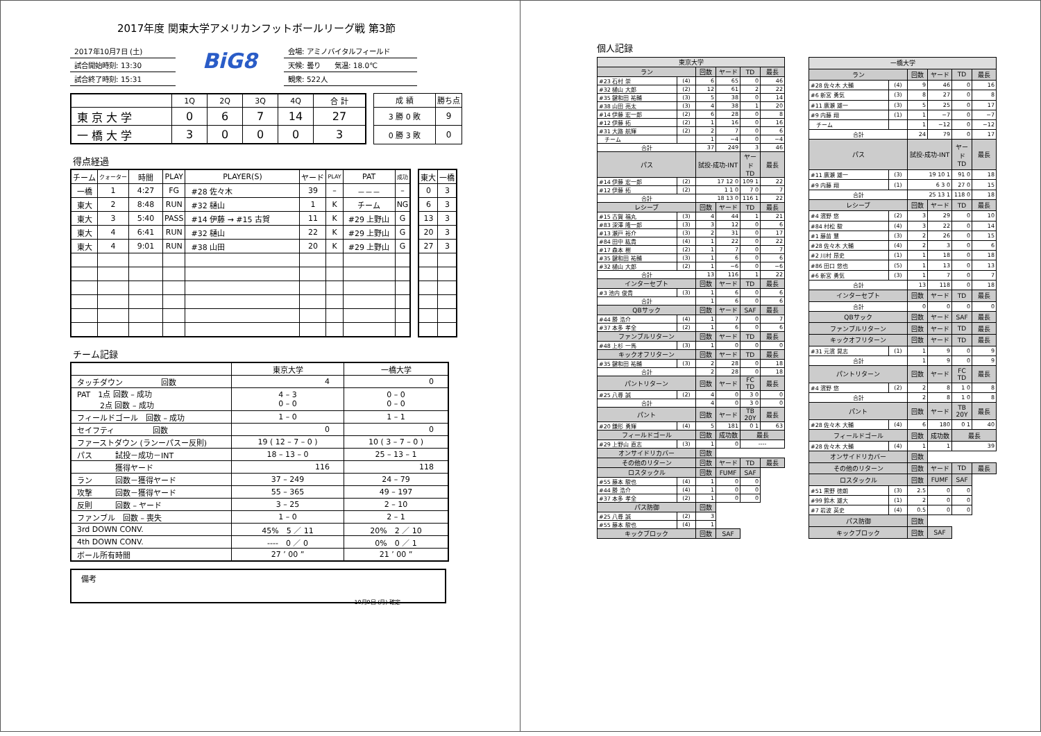2017年度 関東大学アメリカンフットボールリーグ戦 第3節
2017年10月7日 (土)
試合開始時刻: 13:30
試合終了時刻: 15:31
BiG8
会場: アミノバイタルフィールド
天候: 曇り　　気温: 18.0℃
観衆: 522人
| | 1Q | 2Q | 3Q | 4Q | 合 計 |
| --- | --- | --- | --- | --- | --- |
| 東 京 大 学 | 0 | 6 | 7 | 14 | 27 |
| 一 橋 大 学 | 3 | 0 | 0 | 0 | 3 |
| 成 績 | 勝ち点 |
| --- | --- |
| 3 勝 0 敗 | 9 |
| 0 勝 3 敗 | 0 |
得点経過
| チーム | クォーター | 時間 | PLAY | PLAYER(S) | ヤード | PLAY | PAT | 成功 |
| --- | --- | --- | --- | --- | --- | --- | --- | --- |
| 一橋 | 1 | 4:27 | FG | #28 佐々木 | 39 | – | －－－ | – |
| 東大 | 2 | 8:48 | RUN | #32 樋山 | 1 | K | チーム | NG |
| 東大 | 3 | 5:40 | PASS | #14 伊藤 → #15 古賀 | 11 | K | #29 上野山 | G |
| 東大 | 4 | 6:41 | RUN | #32 樋山 | 22 | K | #29 上野山 | G |
| 東大 | 4 | 9:01 | RUN | #38 山田 | 20 | K | #29 上野山 | G |
| 東大 | 一橋 |
| --- | --- |
| 0 | 3 |
| 6 | 3 |
| 13 | 3 |
| 20 | 3 |
| 27 | 3 |
チーム記録
| | 東京大学 | 一橋大学 |
| タッチダウン 回数 | 4 | 0 |
| PAT 1点 回数 – 成功 2点 回数 – 成功 | 4 – 3 0 – 0 | 0 – 0 0 – 0 |
| フィールドゴール 回数 – 成功 | 1 – 0 | 1 – 1 |
| セイフティ 回数 | 0 | 0 |
| ファーストダウン (ランーパスー反則) | 19 ( 12 – 7 – 0 ) | 10 ( 3 – 7 – 0 ) |
| パス 試投－成功－INT | 18 – 13 – 0 | 25 – 13 – 1 |
| 獲得ヤード | 116 | 118 |
| ラン 回数－獲得ヤード | 37 – 249 | 24 – 79 |
| 攻撃 回数－獲得ヤード | 55 – 365 | 49 – 197 |
| 反則 回数 – ヤード | 3 – 25 | 2 – 10 |
| ファンブル 回数 – 喪失 | 1 – 0 | 2 – 1 |
| 3rd DOWN CONV. | 45% 5 ／ 11 | 20% 2 ／ 10 |
| 4th DOWN CONV. | ---- 0 ／ 0 | 0% 0 ／ 1 |
| ボール所有時間 | 27 ’ 00 ” | 21 ’ 00 ” |
備考
10月9日 (月) 確定
個人記録
| 東京大学 | | | | | |
| ラン | | 回数 | ヤード | TD | 最長 |
| #23 石村 崇 | (4) | 6 | 65 | 0 | 46 |
| #32 樋山 大郎 | (2) | 12 | 61 | 2 | 22 |
| #35 鍵和田 祐輔 | (3) | 5 | 38 | 0 | 14 |
| #38 山田 亮太 | (3) | 4 | 38 | 1 | 20 |
| #14 伊藤 宏一郎 | (2) | 6 | 28 | 0 | 8 |
| #12 伊藤 拓 | (2) | 1 | 16 | 0 | 16 |
| #31 大路 航輝 | (2) | 2 | 7 | 0 | 6 |
| チーム | | 1 | −4 | 0 | −4 |
| 合計 | | 37 | 249 | 3 | 46 |
| パス | | 試投-成功-INT | | ヤード TD | 最長 |
| #14 伊藤 宏一郎 | (2) | 17 12 0 | | 109 1 | 22 |
| #12 伊藤 拓 | (2) | 1 1 0 | | 7 0 | 7 |
| 合計 | | 18 13 0 | | 116 1 | 22 |
| レシーブ | | 回数 | ヤード | TD | 最長 |
| #15 古賀 福丸 | (3) | 4 | 44 | 1 | 21 |
| #83 深澤 隆一郎 | (3) | 3 | 12 | 0 | 6 |
| #13 瀬戸 裕介 | (3) | 2 | 31 | 0 | 17 |
| #84 田中 紘貴 | (4) | 1 | 22 | 0 | 22 |
| #17 森本 樹 | (2) | 1 | 7 | 0 | 7 |
| #35 鍵和田 祐輔 | (3) | 1 | 6 | 0 | 6 |
| #32 樋山 大郎 | (2) | 1 | −6 | 0 | −6 |
| 合計 | | 13 | 116 | 1 | 22 |
| インターセプト | | 回数 | ヤード | TD | 最長 |
| #3 池内 俊貴 | (3) | 1 | 6 | 0 | 6 |
| 合計 | | 1 | 6 | 0 | 6 |
| QBサック | | 回数 | ヤード | SAF | 最長 |
| #44 勝 浩介 | (4) | 1 | 7 | 0 | 7 |
| #37 本多 孝全 | (2) | 1 | 6 | 0 | 6 |
| ファンブルリターン | | 回数 | ヤード | TD | 最長 |
| #48 上杉 一馬 | (3) | 1 | 0 | 0 | 0 |
| キックオフリターン | | 回数 | ヤード | TD | 最長 |
| #35 鍵和田 祐輔 | (3) | 2 | 28 | 0 | 18 |
| 合計 | | 2 | 28 | 0 | 18 |
| パントリターン | | 回数 | ヤード | FC TD | 最長 |
| #25 八尋 誠 | (2) | 4 | 0 | 3 0 | 0 |
| 合計 | | 4 | 0 | 3 0 | 0 |
| パント | | 回数 | ヤード | TB 20Y | 最長 |
| #20 鎌形 勇輝 | (4) | 5 | 181 | 0 1 | 63 |
| フィールドゴール | | 回数 | 成功数 | 最長 | |
| #29 上野山 直志 | (3) | 1 | 0 | ---- | |
| オンサイドリカバー | | 回数 | | | |
| その他のリターン | | 回数 | ヤード | TD | 最長 |
| ロスタックル | | 回数 | FUMF | SAF | |
| #55 藤本 駿也 | (4) | 1 | 0 | 0 | |
| #44 勝 浩介 | (4) | 1 | 0 | 0 | |
| #37 本多 孝全 | (2) | 1 | 0 | 0 | |
| パス防御 | | 回数 | | | |
| #25 八尋 誠 | (2) | 3 | | | |
| #55 藤本 駿也 | (4) | 1 | | | |
| キックブロック | | 回数 | SAF | | |
| 一橋大学 | | | | | |
| ラン | | 回数 | ヤード | TD | 最長 |
| #28 佐々木 大輔 | (4) | 9 | 46 | 0 | 16 |
| #6 新宮 勇気 | (3) | 8 | 27 | 0 | 8 |
| #11 廣瀬 雄一 | (3) | 5 | 25 | 0 | 17 |
| #9 内藤 翔 | (1) | 1 | −7 | 0 | −7 |
| チーム | | 1 | −12 | 0 | −12 |
| 合計 | | 24 | 79 | 0 | 17 |
| パス | | 試投-成功-INT | | ヤード TD | 最長 |
| #11 廣瀬 雄一 | (3) | 19 10 1 | | 91 0 | 18 |
| #9 内藤 翔 | (1) | 6 3 0 | | 27 0 | 15 |
| 合計 | | 25 13 1 | | 118 0 | 18 |
| レシーブ | | 回数 | ヤード | TD | 最長 |
| #4 濱野 悠 | (2) | 3 | 29 | 0 | 10 |
| #84 村松 駿 | (4) | 3 | 22 | 0 | 14 |
| #1 藤苗 慧 | (3) | 2 | 26 | 0 | 15 |
| #28 佐々木 大輔 | (4) | 2 | 3 | 0 | 6 |
| #2 川村 昂史 | (1) | 1 | 18 | 0 | 18 |
| #86 田口 悠也 | (5) | 1 | 13 | 0 | 13 |
| #6 新宮 勇気 | (3) | 1 | 7 | 0 | 7 |
| 合計 | | 13 | 118 | 0 | 18 |
| インターセプト | | 回数 | ヤード | TD | 最長 |
| 合計 | | 0 | 0 | 0 | 0 |
| QBサック | | 回数 | ヤード | SAF | 最長 |
| ファンブルリターン | | 回数 | ヤード | TD | 最長 |
| キックオフリターン | | 回数 | ヤード | TD | 最長 |
| #31 元濱 晃志 | (1) | 1 | 9 | 0 | 9 |
| 合計 | | 1 | 9 | 0 | 9 |
| パントリターン | | 回数 | ヤード | FC TD | 最長 |
| #4 濱野 悠 | (2) | 2 | 8 | 1 0 | 8 |
| 合計 | | 2 | 8 | 1 0 | 8 |
| パント | | 回数 | ヤード | TB 20Y | 最長 |
| #28 佐々木 大輔 | (4) | 6 | 180 | 0 1 | 40 |
| フィールドゴール | | 回数 | 成功数 | 最長 | |
| #28 佐々木 大輔 | (4) | 1 | 1 | 39 | |
| オンサイドリカバー | | 回数 | | | |
| その他のリターン | | 回数 | ヤード | TD | 最長 |
| ロスタックル | | 回数 | FUMF | SAF | |
| #51 黒野 徳朗 | (3) | 2.5 | 0 | 0 | |
| #99 鈴木 雄大 | (1) | 2 | 0 | 0 | |
| #7 岩波 英史 | (4) | 0.5 | 0 | 0 | |
| パス防御 | | 回数 | | | |
| キックブロック | | 回数 | SAF | | |